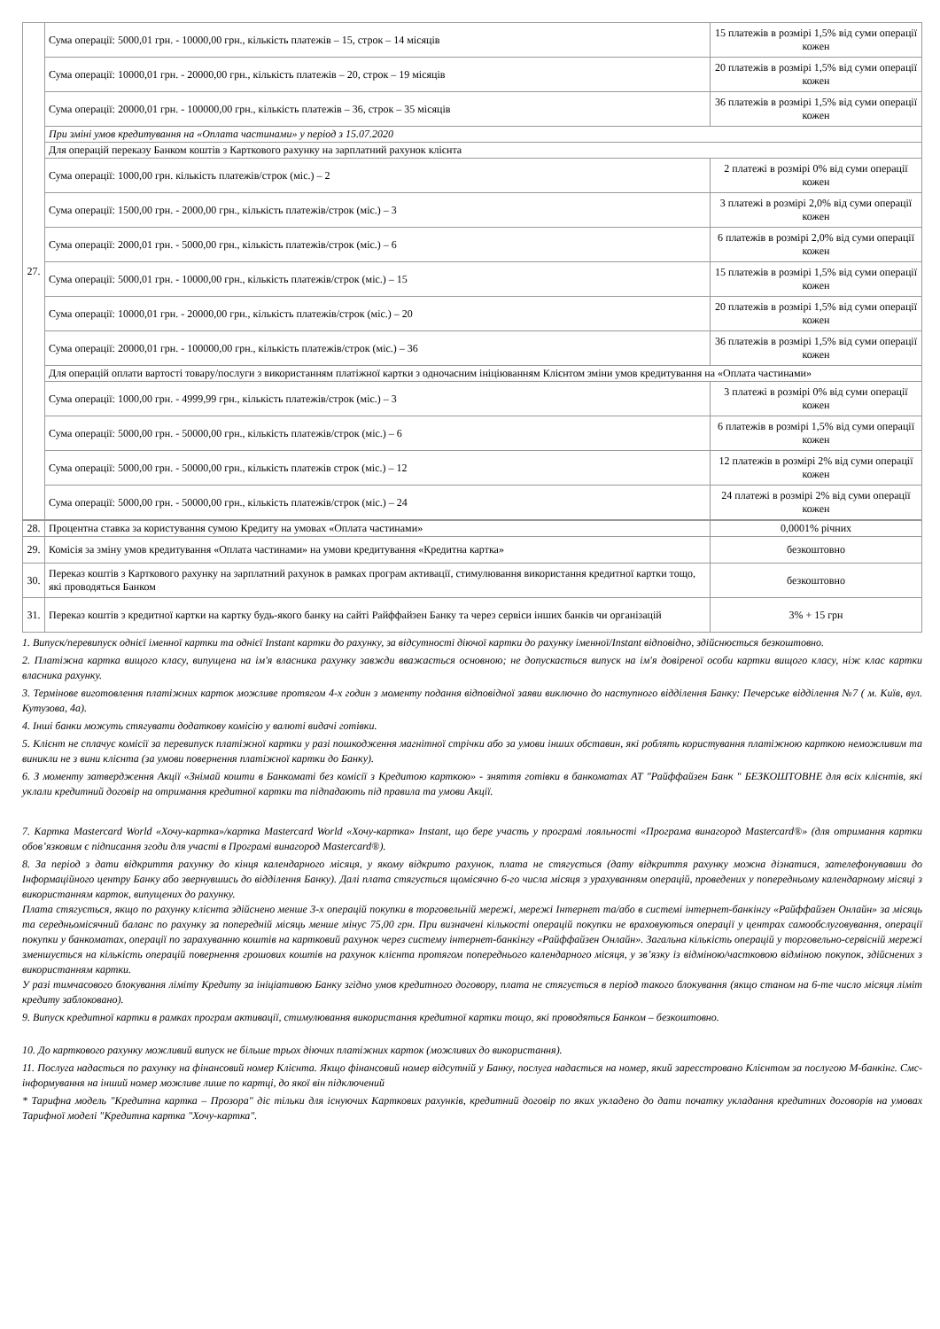| 27. | Сума операції: 5000,01 грн. - 10000,00 грн., кількість платежів – 15, строк – 14 місяців | 15 платежів в розмірі 1,5% від суми операції кожен |
| | Сума операції: 10000,01 грн. - 20000,00 грн., кількість платежів – 20, строк – 19 місяців | 20 платежів в розмірі 1,5% від суми операції кожен |
| | Сума операції: 20000,01 грн. - 100000,00 грн., кількість платежів – 36, строк – 35 місяців | 36 платежів в розмірі 1,5% від суми операції кожен |
| | При зміні умов кредитування на «Оплата частинами» у період з 15.07.2020 | |
| | Для операцій переказу Банком коштів з Карткового рахунку на зарплатний рахунок клієнта | |
| | Сума операції: 1000,00 грн. кількість платежів/строк (міс.) – 2 | 2 платежі в розмірі 0% від суми операції кожен |
| | Сума операції: 1500,00 грн. - 2000,00 грн., кількість платежів/строк (міс.) – 3 | 3 платежі в розмірі 2,0% від суми операції кожен |
| | Сума операції: 2000,01 грн. - 5000,00 грн., кількість платежів/строк (міс.) – 6 | 6 платежів в розмірі 2,0% від суми операції кожен |
| | Сума операції: 5000,01 грн. - 10000,00 грн., кількість платежів/строк (міс.) – 15 | 15 платежів в розмірі 1,5% від суми операції кожен |
| | Сума операції: 10000,01 грн. - 20000,00 грн., кількість платежів/строк (міс.) – 20 | 20 платежів в розмірі 1,5% від суми операції кожен |
| | Сума операції: 20000,01 грн. - 100000,00 грн., кількість платежів/строк (міс.) – 36 | 36 платежів в розмірі 1,5% від суми операції кожен |
| | Для операцій оплати вартості товару/послуги з використанням платіжної картки з одночасним ініціюванням Клієнтом зміни умов кредитування на «Оплата частинами» | |
| | Сума операції: 1000,00 грн. - 4999,99 грн., кількість платежів/строк (міс.) – 3 | 3 платежі в розмірі 0% від суми операції кожен |
| | Сума операції: 5000,00 грн. - 50000,00 грн., кількість платежів/строк (міс.) – 6 | 6 платежів в розмірі 1,5% від суми операції кожен |
| | Сума операції: 5000,00 грн. - 50000,00 грн., кількість платежів строк (міс.) – 12 | 12 платежів в розмірі 2% від суми операції кожен |
| | Сума операції: 5000,00 грн. - 50000,00 грн., кількість платежів/строк (міс.) – 24 | 24 платежі в розмірі 2% від суми операції кожен |
| 28. | Процентна ставка за користування сумою Кредиту на умовах «Оплата частинами» | 0,0001% річних |
| 29. | Комісія за зміну умов кредитування «Оплата частинами» на умови кредитування «Кредитна картка» | безкоштовно |
| 30. | Переказ коштів з Карткового рахунку на зарплатний рахунок в рамках програм активації, стимулювання використання кредитної картки тощо, які проводяться Банком | безкоштовно |
| 31. | Переказ коштів з кредитної картки на картку будь-якого банку на сайті Райффайзен Банку та через сервіси інших банків чи організацій | 3% + 15 грн |
1. Випуск/перевипуск однієї іменної картки та однієї Instant картки до рахунку, за відсутності діючої картки до рахунку іменної/Instant відповідно, здійснюється безкоштовно.
2. Платіжна картка вищого класу, випущена на ім'я власника рахунку завжди вважається основною; не допускається випуск на ім'я довіреної особи картки вищого класу, ніж клас картки власника рахунку.
3. Термінове виготовлення платіжних карток можливе протягом 4-х годин з моменту подання відповідної заяви виключно до наступного відділення Банку: Печерське відділення №7 ( м. Київ, вул. Кутузова, 4а).
4. Інші банки можуть стягувати додаткову комісію у валюті видачі готівки.
5. Клієнт не сплачує комісії за перевипуск платіжної картки у разі пошкодження магнітної стрічки або за умови інших обставин, які роблять користування платіжною карткою неможливим та виникли не з вини клієнта (за умови повернення платіжної картки до Банку).
6. З моменту затвердження Акції «Знімай кошти в Банкоматі без комісії з Кредитою карткою» - зняття готівки в банкоматах АТ "Райффайзен Банк " БЕЗКОШТОВНЕ для всіх клієнтів, які уклали кредитний договір на отримання кредитної картки та підпадають під правила та умови Акції.
7. Картка Mastercard World «Хочу-картка»/картка Mastercard World «Хочу-картка» Instant, що бере участь у програмі лояльності «Програма винагород Mastercard®» (для отримання картки обов’язковим є підписання згоди для участі в Програмі винагород Mastercard®).
8. За період з дати відкриття рахунку до кінця календарного місяця, у якому відкрито рахунок, плата не стягується (дату відкриття рахунку можна дізнатися, зателефонувавши до Інформаційного центру Банку або звернувшись до відділення Банку). Далі плата стягується щомісячно 6-го числа місяця з урахуванням операцій, проведених у попередньому календарному місяці з використанням карток, випущених до рахунку.
Плата стягується, якщо по рахунку клієнта здійснено менше 3-х операцій покупки в торговельній мережі, мережі Інтернет та/або в системі інтернет-банкінгу «Райффайзен Онлайн» за місяць та середньомісячний баланс по рахунку за попередній місяць менше мінус 75,00 грн. При визначені кількості операцій покупки не враховуються операції у центрах самообслуговування, операції покупки у банкоматах, операції по зарахуванню коштів на картковий рахунок через систему інтернет-банкінгу «Райффайзен Онлайн». Загальна кількість операцій у торговельно-сервісній мережі зменшується на кількість операцій повернення грошових коштів на рахунок клієнта протягом попереднього календарного місяця, у зв’язку із відміною/частковою відміною покупок, здійснених з використанням картки.
У разі тимчасового блокування ліміту Кредиту за ініціативою Банку згідно умов кредитного договору, плата не стягується в період такого блокування (якщо станом на 6-те число місяця ліміт кредиту заблоковано).
9. Випуск кредитної картки в рамках програм активації, стимулювання використання кредитної картки тощо, які проводяться Банком – безкоштовно.
10. До карткового рахунку можливий випуск не більше трьох діючих платіжних карток (можливих до використання).
11. Послуга надається по рахунку на фінансовий номер Клієнта. Якщо фінансовий номер відсутній у Банку, послуга надається на номер, який зареєстровано Клієнтом за послугою М-банкінг. Смс-інформування на інший номер можливе лише по картці, до якої він підключений
* Тарифна модель "Кредитна картка – Прозора" діє тільки для існуючих Карткових рахунків, кредитний договір по яких укладено до дати початку укладання кредитних договорів на умовах Тарифної моделі "Кредитна картка "Хочу-картка".